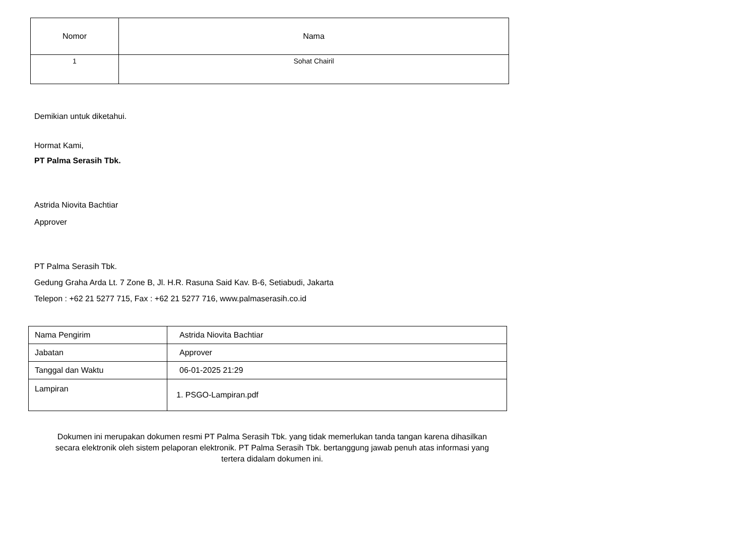| Nomor | Nama |
| --- | --- |
| 1 | Sohat Chairil |
Demikian untuk diketahui.
Hormat Kami,
PT Palma Serasih Tbk.
Astrida Niovita Bachtiar
Approver
PT Palma Serasih Tbk.
Gedung Graha Arda Lt. 7 Zone B, Jl. H.R. Rasuna Said Kav. B-6, Setiabudi, Jakarta
Telepon : +62 21 5277 715, Fax : +62 21 5277 716, www.palmaserasih.co.id
| Nama Pengirim | Astrida Niovita Bachtiar |
| Jabatan | Approver |
| Tanggal dan Waktu | 06-01-2025 21:29 |
| Lampiran | 1. PSGO-Lampiran.pdf |
Dokumen ini merupakan dokumen resmi PT Palma Serasih Tbk. yang tidak memerlukan tanda tangan karena dihasilkan secara elektronik oleh sistem pelaporan elektronik. PT Palma Serasih Tbk. bertanggung jawab penuh atas informasi yang tertera didalam dokumen ini.